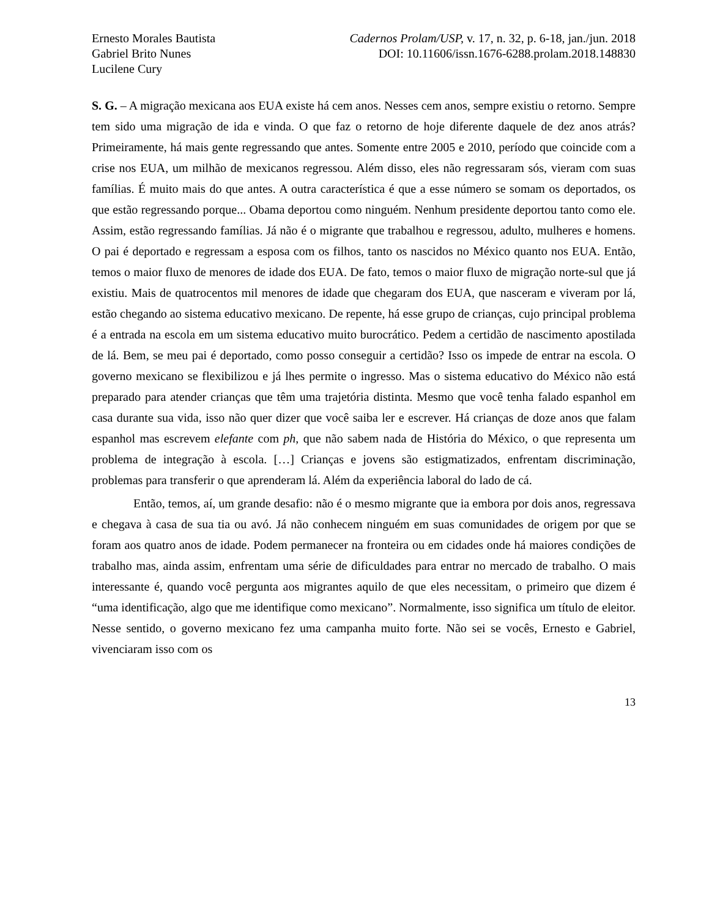Ernesto Morales Bautista
Gabriel Brito Nunes
Lucilene Cury
Cadernos Prolam/USP, v. 17, n. 32, p. 6-18, jan./jun. 2018
DOI: 10.11606/issn.1676-6288.prolam.2018.148830
S. G. – A migração mexicana aos EUA existe há cem anos. Nesses cem anos, sempre existiu o retorno. Sempre tem sido uma migração de ida e vinda. O que faz o retorno de hoje diferente daquele de dez anos atrás? Primeiramente, há mais gente regressando que antes. Somente entre 2005 e 2010, período que coincide com a crise nos EUA, um milhão de mexicanos regressou. Além disso, eles não regressaram sós, vieram com suas famílias. É muito mais do que antes. A outra característica é que a esse número se somam os deportados, os que estão regressando porque... Obama deportou como ninguém. Nenhum presidente deportou tanto como ele. Assim, estão regressando famílias. Já não é o migrante que trabalhou e regressou, adulto, mulheres e homens. O pai é deportado e regressam a esposa com os filhos, tanto os nascidos no México quanto nos EUA. Então, temos o maior fluxo de menores de idade dos EUA. De fato, temos o maior fluxo de migração norte-sul que já existiu. Mais de quatrocentos mil menores de idade que chegaram dos EUA, que nasceram e viveram por lá, estão chegando ao sistema educativo mexicano. De repente, há esse grupo de crianças, cujo principal problema é a entrada na escola em um sistema educativo muito burocrático. Pedem a certidão de nascimento apostilada de lá. Bem, se meu pai é deportado, como posso conseguir a certidão? Isso os impede de entrar na escola. O governo mexicano se flexibilizou e já lhes permite o ingresso. Mas o sistema educativo do México não está preparado para atender crianças que têm uma trajetória distinta. Mesmo que você tenha falado espanhol em casa durante sua vida, isso não quer dizer que você saiba ler e escrever. Há crianças de doze anos que falam espanhol mas escrevem elefante com ph, que não sabem nada de História do México, o que representa um problema de integração à escola. […] Crianças e jovens são estigmatizados, enfrentam discriminação, problemas para transferir o que aprenderam lá. Além da experiência laboral do lado de cá.
Então, temos, aí, um grande desafio: não é o mesmo migrante que ia embora por dois anos, regressava e chegava à casa de sua tia ou avó. Já não conhecem ninguém em suas comunidades de origem por que se foram aos quatro anos de idade. Podem permanecer na fronteira ou em cidades onde há maiores condições de trabalho mas, ainda assim, enfrentam uma série de dificuldades para entrar no mercado de trabalho. O mais interessante é, quando você pergunta aos migrantes aquilo de que eles necessitam, o primeiro que dizem é “uma identificação, algo que me identifique como mexicano”. Normalmente, isso significa um título de eleitor. Nesse sentido, o governo mexicano fez uma campanha muito forte. Não sei se vocês, Ernesto e Gabriel, vivenciaram isso com os
13